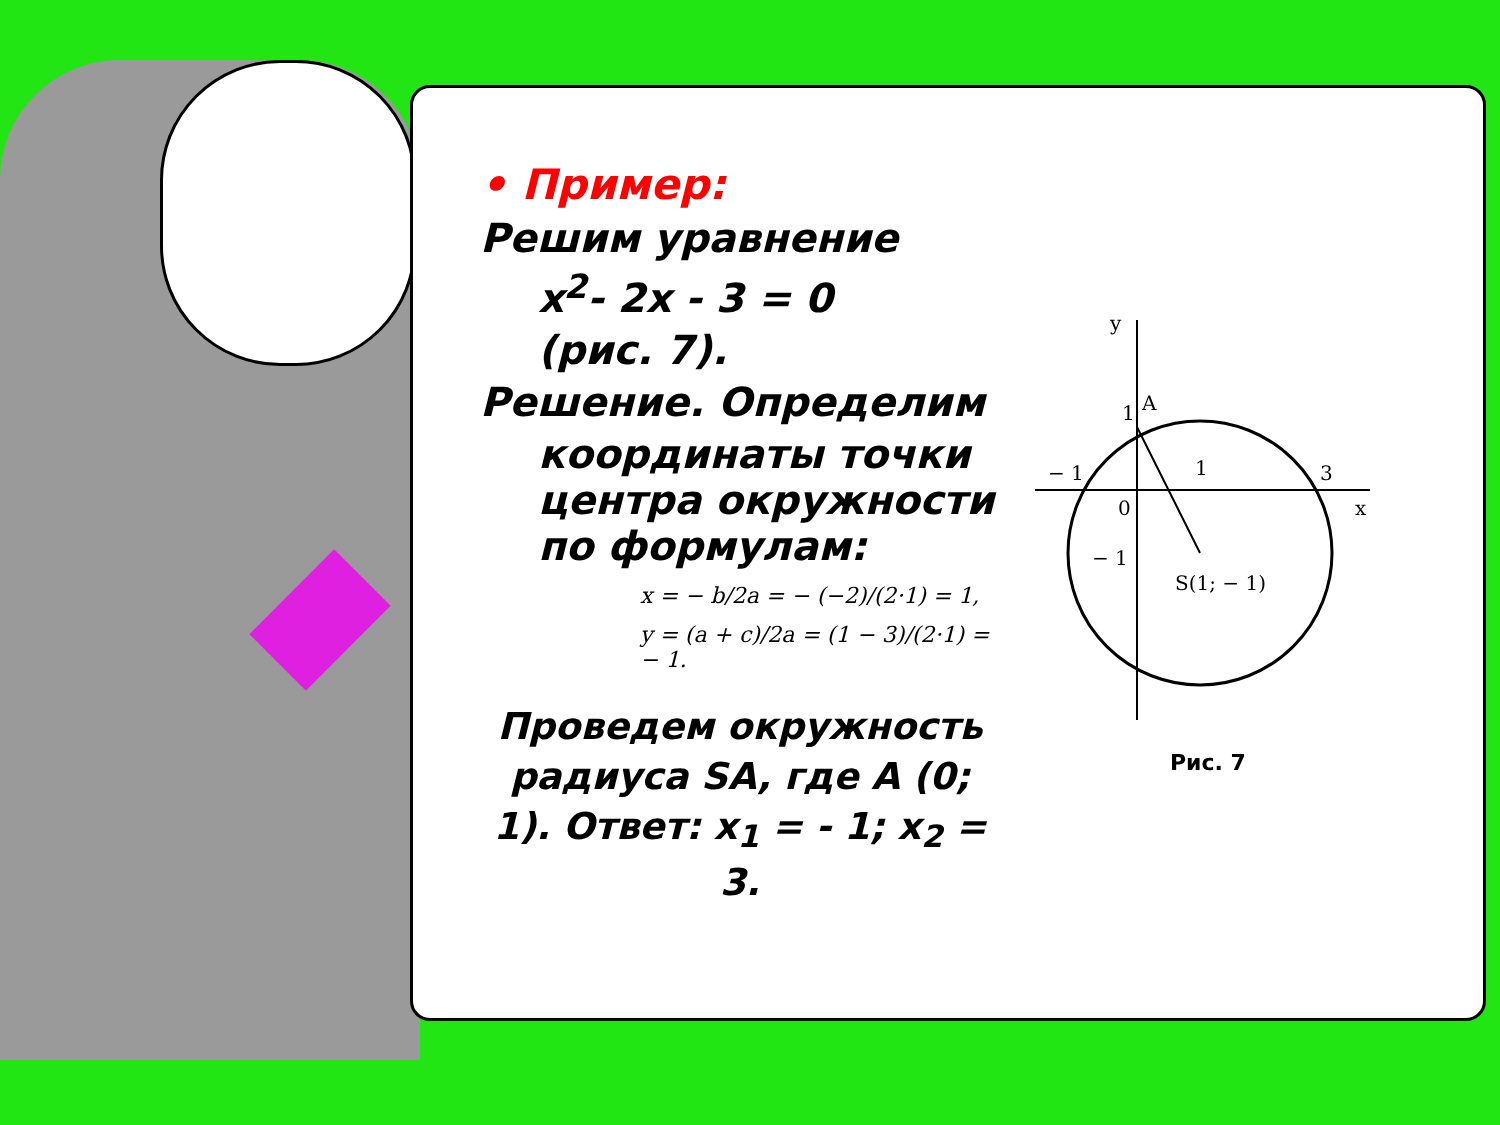• Пример:
Решим уравнение
x<sup>2</sup>- 2x - 3 = 0
(рис. 7).
Решение. Определим
координаты точки центра окружности по формулам:
x = − b/2a = − (−2)/(2·1) = 1,
y = (a + c)/2a = (1 − 3)/(2·1) = − 1.
Проведем окружность радиуса SA, где A (0; 1). Ответ: x<sub>1</sub> = - 1; x<sub>2</sub> = 3.
y
x
1
A
− 1
1
3
0
− 1
S(1; − 1)
Рис. 7